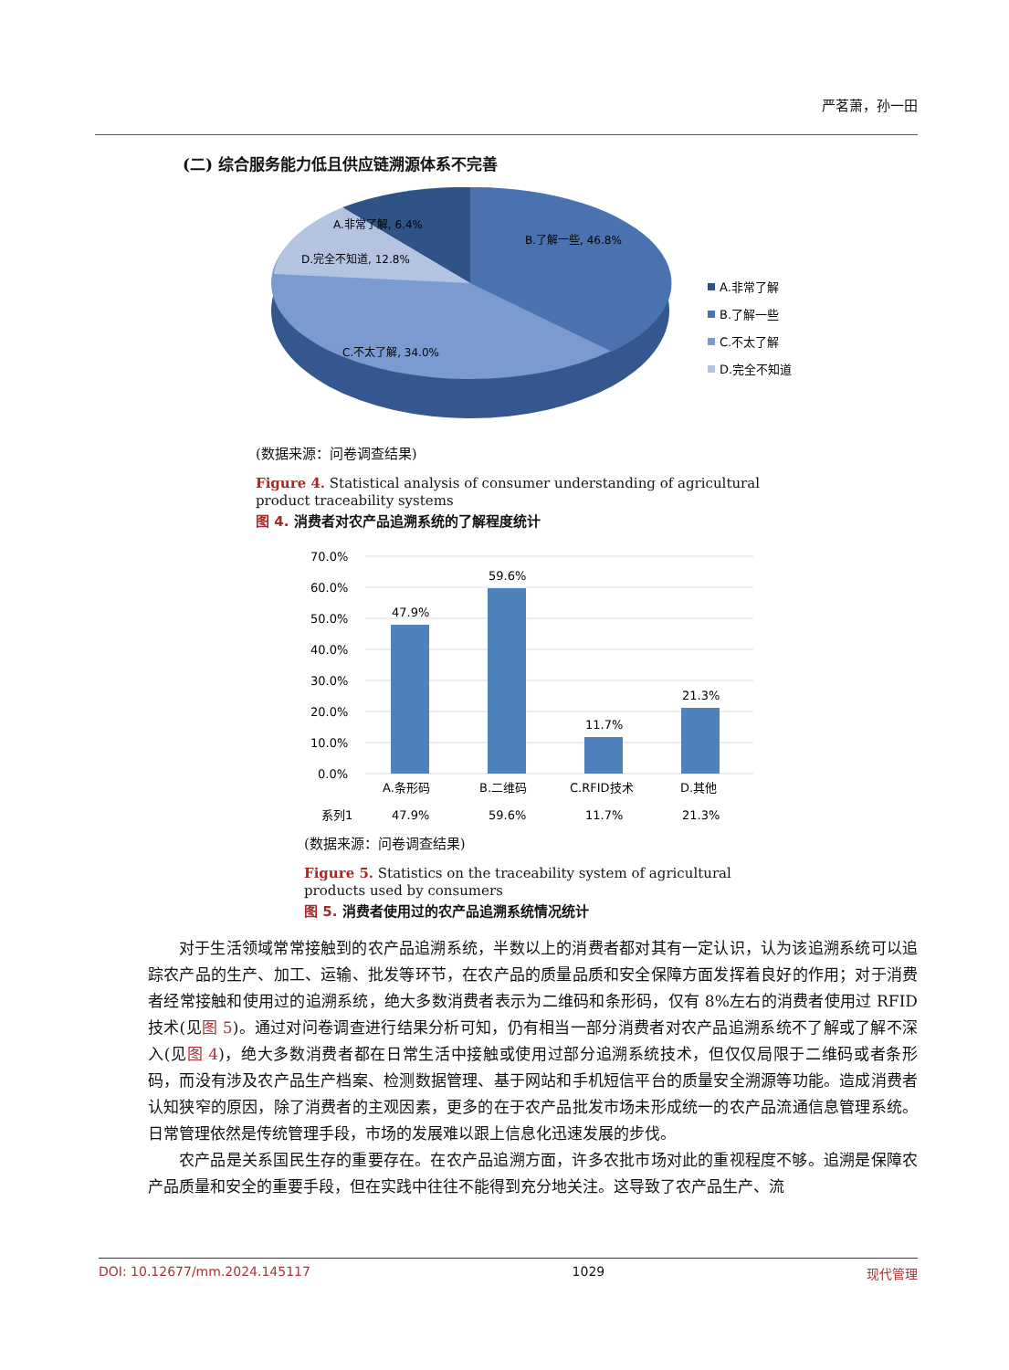严茗萧，孙一田
(二) 综合服务能力低且供应链溯源体系不完善
A.非常了解, 6.4%
B.了解一些, 46.8%
D.完全不知道, 12.8%
C.不太了解, 34.0%
A.非常了解
B.了解一些
C.不太了解
D.完全不知道
(数据来源：问卷调查结果)
Figure 4. Statistical analysis of consumer understanding of agricultural product traceability systems
图 4. 消费者对农产品追溯系统的了解程度统计
70.0%
60.0%
50.0%
40.0%
30.0%
20.0%
10.0%
0.0%
47.9%
59.6%
11.7%
21.3%
A.条形码
B.二维码
C.RFID技术
D.其他
系列1
47.9%
59.6%
11.7%
21.3%
(数据来源：问卷调查结果)
Figure 5. Statistics on the traceability system of agricultural products used by consumers
图 5. 消费者使用过的农产品追溯系统情况统计
对于生活领域常常接触到的农产品追溯系统，半数以上的消费者都对其有一定认识，认为该追溯系统可以追踪农产品的生产、加工、运输、批发等环节，在农产品的质量品质和安全保障方面发挥着良好的作用；对于消费者经常接触和使用过的追溯系统，绝大多数消费者表示为二维码和条形码，仅有 8%左右的消费者使用过 RFID 技术(见图 5)。通过对问卷调查进行结果分析可知，仍有相当一部分消费者对农产品追溯系统不了解或了解不深入(见图 4)，绝大多数消费者都在日常生活中接触或使用过部分追溯系统技术，但仅仅局限于二维码或者条形码，而没有涉及农产品生产档案、检测数据管理、基于网站和手机短信平台的质量安全溯源等功能。造成消费者认知狭窄的原因，除了消费者的主观因素，更多的在于农产品批发市场未形成统一的农产品流通信息管理系统。日常管理依然是传统管理手段，市场的发展难以跟上信息化迅速发展的步伐。
农产品是关系国民生存的重要存在。在农产品追溯方面，许多农批市场对此的重视程度不够。追溯是保障农产品质量和安全的重要手段，但在实践中往往不能得到充分地关注。这导致了农产品生产、流
DOI: 10.12677/mm.2024.145117 1029 现代管理